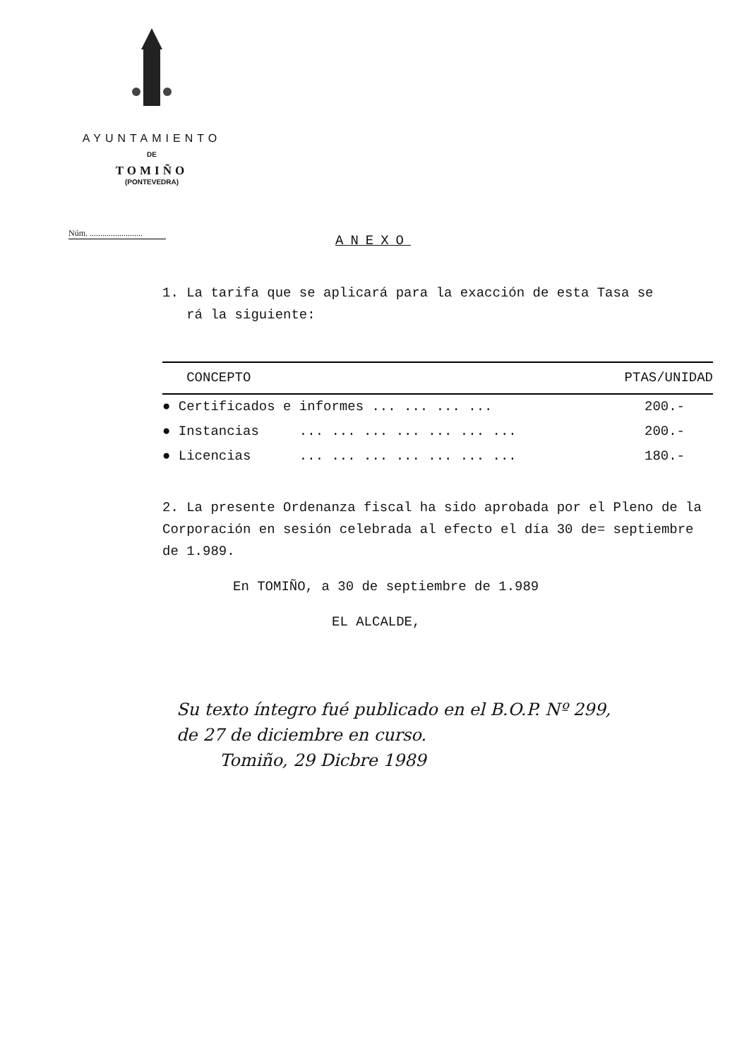AYUNTAMIENTO
DE
TOMIÑO
(PONTEVEDRA)
Núm. .........................
ANEXO
1. La tarifa que se aplicará para la exacción de esta Tasa se
rá la siguiente:
| CONCEPTO | PTAS/UNIDAD |
| --- | --- |
| ● Certificados e informes ... ... ... ... | 200.- |
| ● Instancias ... ... ... ... ... ... ... | 200.- |
| ● Licencias ... ... ... ... ... ... ... | 180.- |
2. La presente Ordenanza fiscal ha sido aprobada por el Pleno de la Corporación en sesión celebrada al efecto el día 30 de= septiembre de 1.989.
En TOMIÑO, a 30 de septiembre de 1.989
EL ALCALDE,
Su texto íntegro fué publicado en el B.O.P. Nº 299,
de 27 de diciembre en curso.
Tomiño, 29 Dicbre 1989